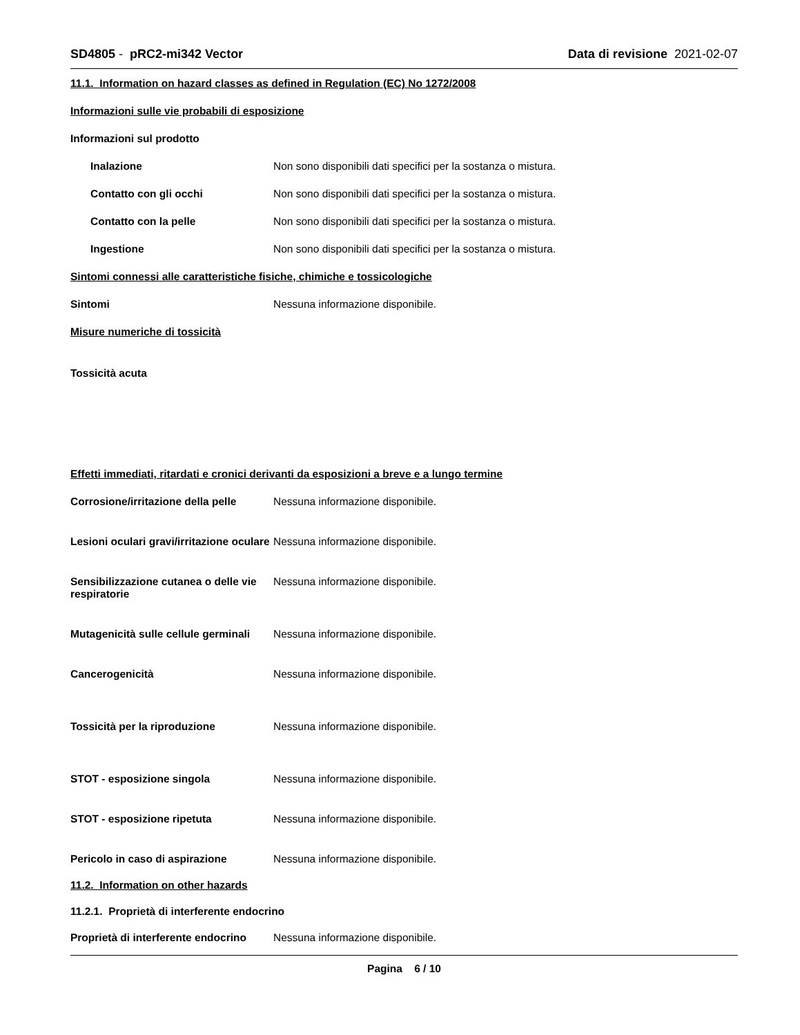SD4805 - pRC2-mi342 Vector Data di revisione 2021-02-07
11.1. Information on hazard classes as defined in Regulation (EC) No 1272/2008
Informazioni sulle vie probabili di esposizione
Informazioni sul prodotto
Inalazione Non sono disponibili dati specifici per la sostanza o mistura.
Contatto con gli occhi Non sono disponibili dati specifici per la sostanza o mistura.
Contatto con la pelle Non sono disponibili dati specifici per la sostanza o mistura.
Ingestione Non sono disponibili dati specifici per la sostanza o mistura.
Sintomi connessi alle caratteristiche fisiche, chimiche e tossicologiche
Sintomi Nessuna informazione disponibile.
Misure numeriche di tossicità
Tossicità acuta
Effetti immediati, ritardati e cronici derivanti da esposizioni a breve e a lungo termine
Corrosione/irritazione della pelle
Nessuna informazione disponibile.
Lesioni oculari gravi/irritazione oculare
Nessuna informazione disponibile.
Sensibilizzazione cutanea o delle vie respiratorie
Nessuna informazione disponibile.
Mutagenicità sulle cellule germinali
Nessuna informazione disponibile.
Cancerogenicità Nessuna informazione disponibile.
Tossicità per la riproduzione Nessuna informazione disponibile.
STOT - esposizione singola Nessuna informazione disponibile.
STOT - esposizione ripetuta Nessuna informazione disponibile.
Pericolo in caso di aspirazione Nessuna informazione disponibile.
11.2. Information on other hazards
11.2.1. Proprietà di interferente endocrino
Proprietà di interferente endocrino
Nessuna informazione disponibile.
Pagina 6 / 10